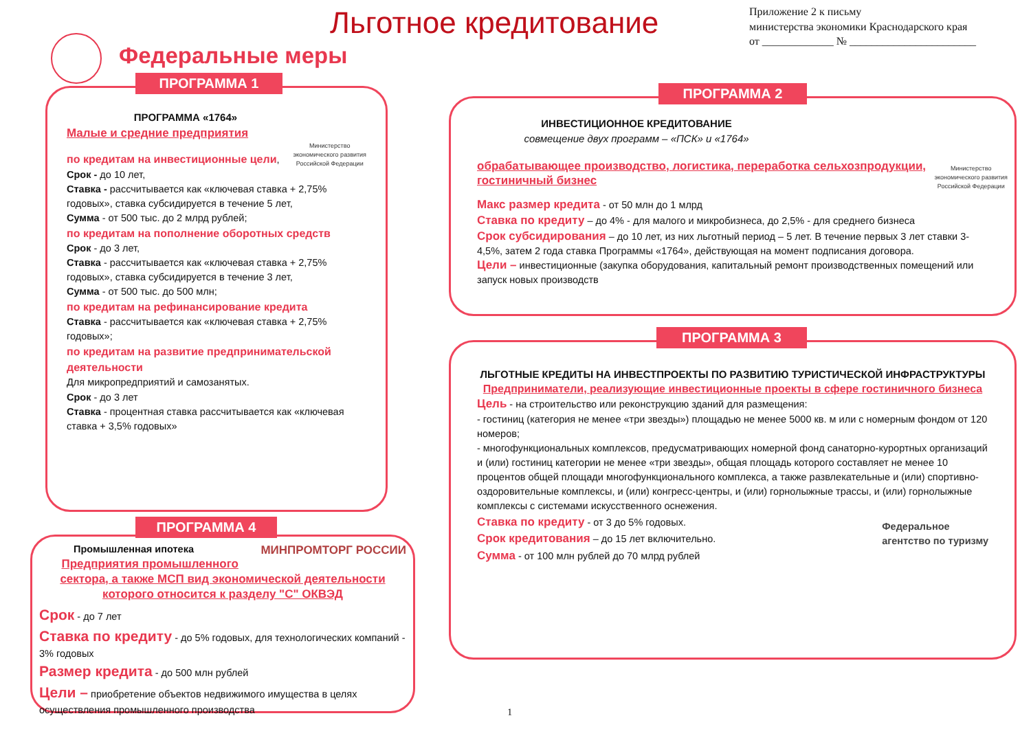Льготное кредитование
Приложение 2 к письму
министерства экономики Краснодарского края
от _____________ № _______________________
Федеральные меры
ПРОГРАММА «1764»
Малые и средние предприятия
Министерство
экономического развития
Российской Федерации
по кредитам на инвестиционные цели,
Срок - до 10 лет,
Ставка - рассчитывается как «ключевая ставка + 2,75% годовых», ставка субсидируется в течение 5 лет,
Сумма - от 500 тыс. до 2 млрд рублей;
по кредитам на пополнение оборотных средств
Срок - до 3 лет,
Ставка - рассчитывается как «ключевая ставка + 2,75% годовых», ставка субсидируется в течение 3 лет,
Сумма - от 500 тыс. до 500 млн;
по кредитам на рефинансирование кредита
Ставка - рассчитывается как «ключевая ставка + 2,75% годовых»;
по кредитам на развитие предпринимательской деятельности
Для микропредприятий и самозанятых.
Срок - до 3 лет
Ставка - процентная ставка рассчитывается как «ключевая ставка + 3,5% годовых»
ПРОГРАММА 1
Промышленная ипотека МИНПРОМТОРГ РОССИИ
Предприятия промышленного сектора, а также МСП вид экономической деятельности которого относится к разделу "С" ОКВЭД
Срок - до 7 лет
Ставка по кредиту - до 5% годовых, для технологических компаний - 3% годовых
Размер кредита - до 500 млн рублей
Цели – приобретение объектов недвижимого имущества в целях осуществления промышленного производства
ПРОГРАММА 4
ИНВЕСТИЦИОННОЕ КРЕДИТОВАНИЕ
совмещение двух программ – «ПСК» и «1764»
Министерство
экономического развития
Российской Федерации
обрабатывающее производство, логистика, переработка сельхозпродукции, гостиничный бизнес
Макс размер кредита - от 50 млн до 1 млрд
Ставка по кредиту – до 4% - для малого и микробизнеса, до 2,5% - для среднего бизнеса
Срок субсидирования – до 10 лет, из них льготный период – 5 лет. В течение первых 3 лет ставки 3-4,5%, затем 2 года ставка Программы «1764», действующая на момент подписания договора.
Цели – инвестиционные (закупка оборудования, капитальный ремонт производственных помещений или запуск новых производств
ПРОГРАММА 2
ЛЬГОТНЫЕ КРЕДИТЫ НА ИНВЕСТПРОЕКТЫ ПО РАЗВИТИЮ ТУРИСТИЧЕСКОЙ ИНФРАСТРУКТУРЫ
Предприниматели, реализующие инвестиционные проекты в сфере гостиничного бизнеса
Цель - на строительство или реконструкцию зданий для размещения:
- гостиниц (категория не менее «три звезды») площадью не менее 5000 кв. м или с номерным фондом от 120 номеров;
- многофункциональных комплексов, предусматривающих номерной фонд санаторно-курортных организаций и (или) гостиниц категории не менее «три звезды», общая площадь которого составляет не менее 10 процентов общей площади многофункционального комплекса, а также развлекательные и (или) спортивно-оздоровительные комплексы, и (или) конгресс-центры, и (или) горнолыжные трассы, и (или) горнолыжные комплексы с системами искусственного оснежения.
Федеральное
агентство по туризму
Ставка по кредиту - от 3 до 5% годовых.
Срок кредитования – до 15 лет включительно.
Сумма - от 100 млн рублей до 70 млрд рублей
ПРОГРАММА 3
1